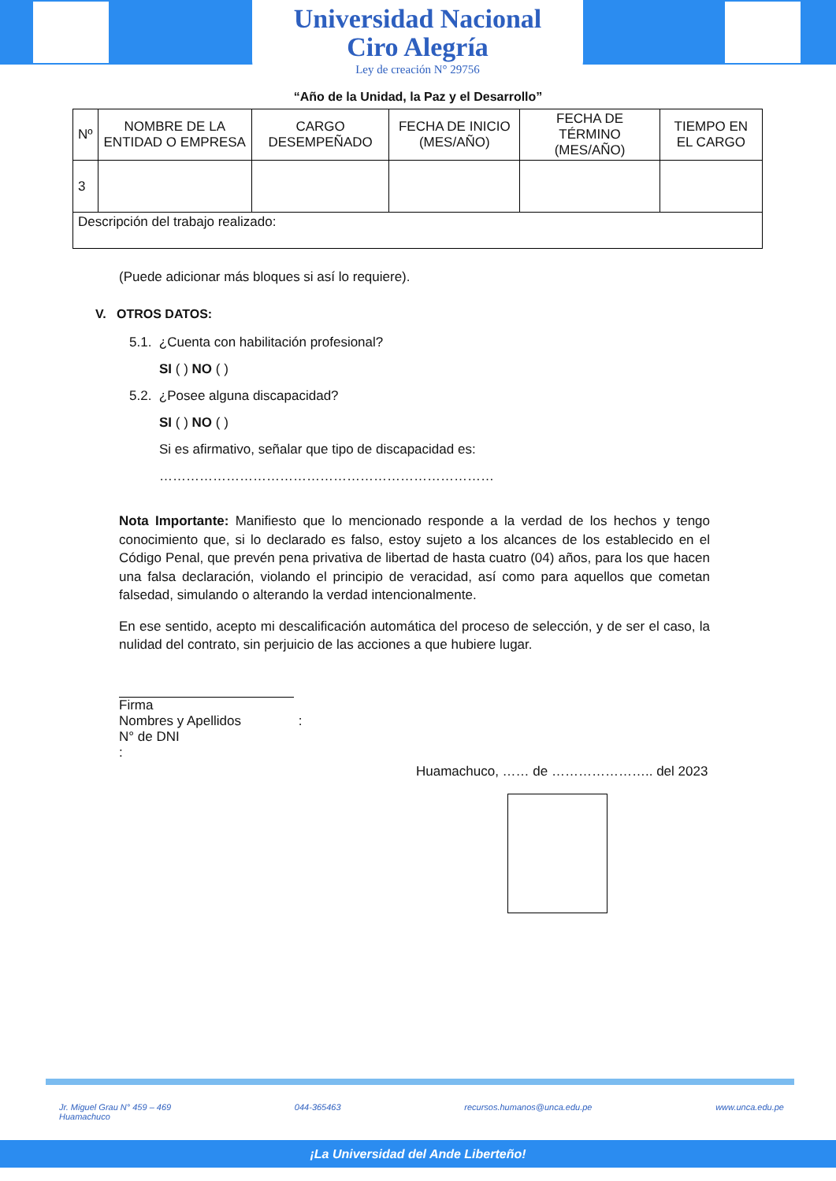Universidad Nacional
Ciro Alegría
Ley de creación N° 29756
“Año de la Unidad, la Paz y el Desarrollo”
| Nº | NOMBRE DE LA ENTIDAD O EMPRESA | CARGO DESEMPEÑADO | FECHA DE INICIO (MES/AÑO) | FECHA DE TÉRMINO (MES/AÑO) | TIEMPO EN EL CARGO |
| 3 | | | | | |
| Descripción del trabajo realizado: | | | | | |
(Puede adicionar más bloques si así lo requiere).
V. OTROS DATOS:
5.1. ¿Cuenta con habilitación profesional?
SI ( ) NO ( )
5.2. ¿Posee alguna discapacidad?
SI ( ) NO ( )
Si es afirmativo, señalar que tipo de discapacidad es:
…………………………………………………………………
Nota Importante: Manifiesto que lo mencionado responde a la verdad de los hechos y tengo conocimiento que, si lo declarado es falso, estoy sujeto a los alcances de los establecido en el Código Penal, que prevén pena privativa de libertad de hasta cuatro (04) años, para los que hacen una falsa declaración, violando el principio de veracidad, así como para aquellos que cometan falsedad, simulando o alterando la verdad intencionalmente.
En ese sentido, acepto mi descalificación automática del proceso de selección, y de ser el caso, la nulidad del contrato, sin perjuicio de las acciones a que hubiere lugar.
Firma
Nombres y Apellidos :
N° de DNI
:
Huamachuco, …… de ………………….. del 2023
Jr. Miguel Grau N° 459 – 469
Huamachuco 044-365463 recursos.humanos@unca.edu.pe www.unca.edu.pe
¡La Universidad del Ande Liberteño!